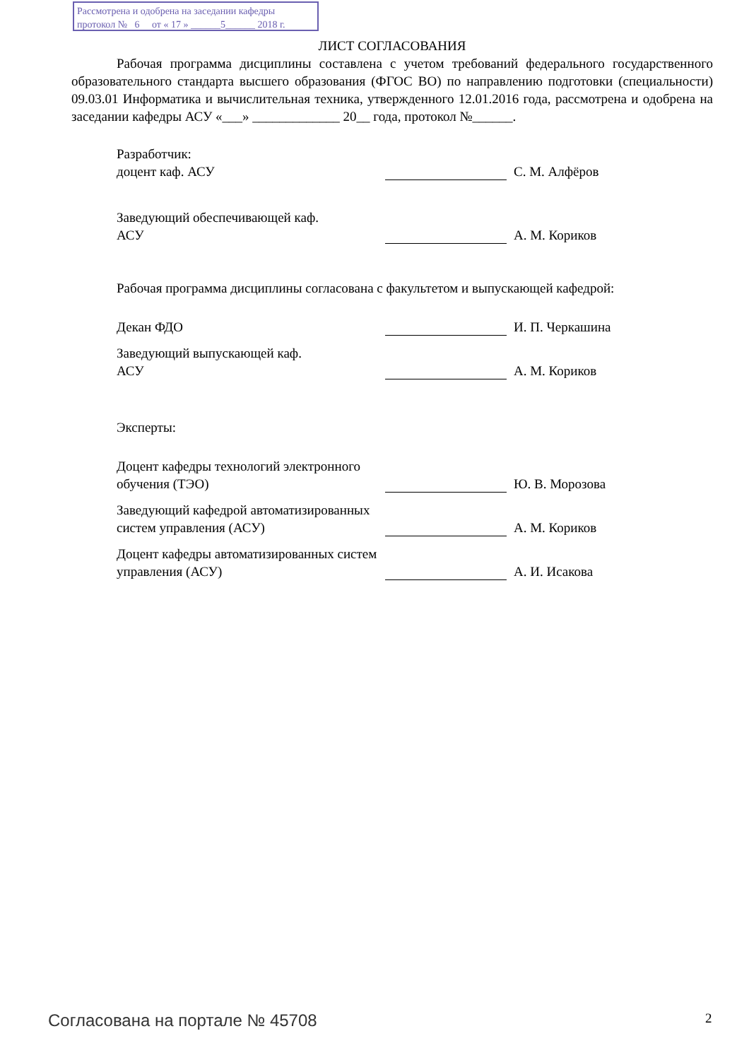Рассмотрена и одобрена на заседании кафедры
протокол № 6 от « 17 » ______5______ 2018 г.
ЛИСТ СОГЛАСОВАНИЯ
Рабочая программа дисциплины составлена с учетом требований федерального государственного образовательного стандарта высшего образования (ФГОС ВО) по направлению подготовки (специальности) 09.03.01 Информатика и вычислительная техника, утвержденного 12.01.2016 года, рассмотрена и одобрена на заседании кафедры АСУ «___» _____________ 20__ года, протокол №______.
Разработчик:
доцент каф. АСУ
С. М. Алфёров
Заведующий обеспечивающей каф.
АСУ
А. М. Кориков
Рабочая программа дисциплины согласована с факультетом и выпускающей кафедрой:
Декан ФДО
И. П. Черкашина
Заведующий выпускающей каф.
АСУ
А. М. Кориков
Эксперты:
Доцент кафедры технологий электронного обучения (ТЭО)
Ю. В. Морозова
Заведующий кафедрой автоматизированных систем управления (АСУ)
А. М. Кориков
Доцент кафедры автоматизированных систем управления (АСУ)
А. И. Исакова
Согласована на портале № 45708 2